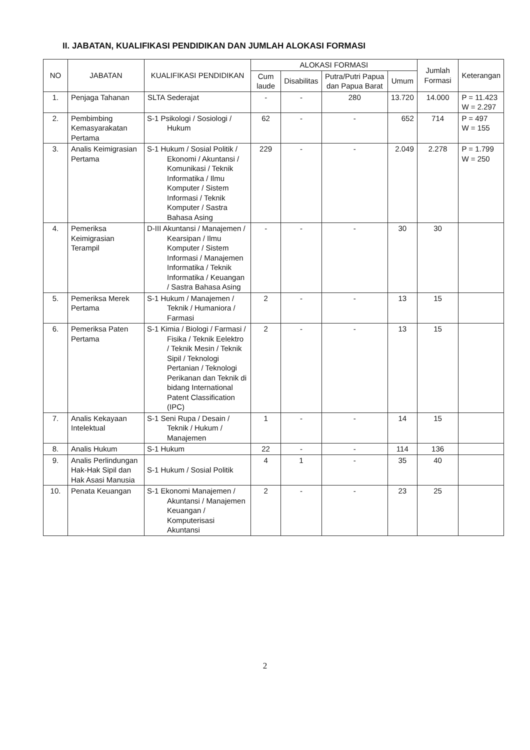II. JABATAN, KUALIFIKASI PENDIDIKAN DAN JUMLAH ALOKASI FORMASI
| NO | JABATAN | KUALIFIKASI PENDIDIKAN | ALOKASI FORMASI | | | | Jumlah Formasi | Keterangan |
| --- | --- | --- | --- | --- | --- | --- | --- | --- |
| | | | Cum laude | Disabilitas | Putra/Putri Papua dan Papua Barat | Umum | | |
| 1. | Penjaga Tahanan | SLTA Sederajat | - | - | 280 | 13.720 | 14.000 | P = 11.423 W = 2.297 |
| 2. | Pembimbing Kemasyarakatan Pertama | S-1 Psikologi / Sosiologi / Hukum | 62 | - | - | 652 | 714 | P = 497 W = 155 |
| 3. | Analis Keimigrasian Pertama | S-1 Hukum / Sosial Politik / Ekonomi / Akuntansi / Komunikasi / Teknik Informatika / Ilmu Komputer / Sistem Informasi / Teknik Komputer / Sastra Bahasa Asing | 229 | - | - | 2.049 | 2.278 | P = 1.799 W = 250 |
| 4. | Pemeriksa Keimigrasian Terampil | D-III Akuntansi / Manajemen / Kearsipan / Ilmu Komputer / Sistem Informasi / Manajemen Informatika / Teknik Informatika / Keuangan / Sastra Bahasa Asing | - | - | - | 30 | 30 | |
| 5. | Pemeriksa Merek Pertama | S-1 Hukum / Manajemen / Teknik / Humaniora / Farmasi | 2 | - | - | 13 | 15 | |
| 6. | Pemeriksa Paten Pertama | S-1 Kimia / Biologi / Farmasi / Fisika / Teknik Eelektro / Teknik Mesin / Teknik Sipil / Teknologi Pertanian / Teknologi Perikanan dan Teknik di bidang International Patent Classification (IPC) | 2 | - | - | 13 | 15 | |
| 7. | Analis Kekayaan Intelektual | S-1 Seni Rupa / Desain / Teknik / Hukum / Manajemen | 1 | - | - | 14 | 15 | |
| 8. | Analis Hukum | S-1 Hukum | 22 | - | - | 114 | 136 | |
| 9. | Analis Perlindungan Hak-Hak Sipil dan Hak Asasi Manusia | S-1 Hukum / Sosial Politik | 4 | 1 | - | 35 | 40 | |
| 10. | Penata Keuangan | S-1 Ekonomi Manajemen / Akuntansi / Manajemen Keuangan / Komputerisasi Akuntansi | 2 | - | - | 23 | 25 | |
2